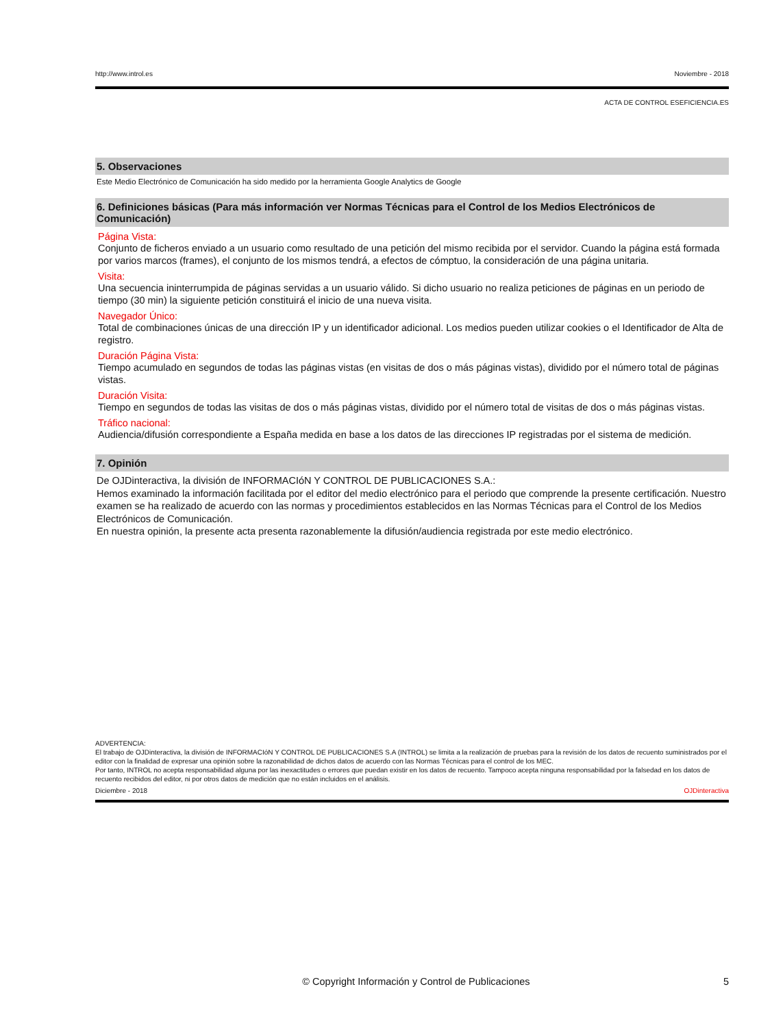http://www.introl.es Noviembre - 2018
ACTA DE CONTROL ESEFICIENCIA.ES
5. Observaciones
Este Medio Electrónico de Comunicación ha sido medido por la herramienta Google Analytics de Google
6. Definiciones básicas (Para más información ver Normas Técnicas para el Control de los Medios Electrónicos de Comunicación)
Página Vista:
Conjunto de ficheros enviado a un usuario como resultado de una petición del mismo recibida por el servidor. Cuando la página está formada por varios marcos (frames), el conjunto de los mismos tendrá, a efectos de cómptuo, la consideración de una página unitaria.
Visita:
Una secuencia ininterrumpida de páginas servidas a un usuario válido. Si dicho usuario no realiza peticiones de páginas en un periodo de tiempo (30 min) la siguiente petición constituirá el inicio de una nueva visita.
Navegador Único:
Total de combinaciones únicas de una dirección IP y un identificador adicional. Los medios pueden utilizar cookies o el Identificador de Alta de registro.
Duración Página Vista:
Tiempo acumulado en segundos de todas las páginas vistas (en visitas de dos o más páginas vistas), dividido por el número total de páginas vistas.
Duración Visita:
Tiempo en segundos de todas las visitas de dos o más páginas vistas, dividido por el número total de visitas de dos o más páginas vistas.
Tráfico nacional:
Audiencia/difusión correspondiente a España medida en base a los datos de las direcciones IP registradas por el sistema de medición.
7. Opinión
De OJDinteractiva, la división de INFORMACIóN Y CONTROL DE PUBLICACIONES S.A.:
Hemos examinado la información facilitada por el editor del medio electrónico para el periodo que comprende la presente certificación. Nuestro examen se ha realizado de acuerdo con las normas y procedimientos establecidos en las Normas Técnicas para el Control de los Medios Electrónicos de Comunicación.
En nuestra opinión, la presente acta presenta razonablemente la difusión/audiencia registrada por este medio electrónico.
ADVERTENCIA:
El trabajo de OJDinteractiva, la división de INFORMACIóN Y CONTROL DE PUBLICACIONES S.A (INTROL) se limita a la realización de pruebas para la revisión de los datos de recuento suministrados por el editor con la finalidad de expresar una opinión sobre la razonabilidad de dichos datos de acuerdo con las Normas Técnicas para el control de los MEC.
Por tanto, INTROL no acepta responsabilidad alguna por las inexactitudes o errores que puedan existir en los datos de recuento. Tampoco acepta ninguna responsabilidad por la falsedad en los datos de recuento recibidos del editor, ni por otros datos de medición que no están incluidos en el análisis.
Diciembre - 2018 OJDinteractiva
© Copyright Información y Control de Publicaciones 5